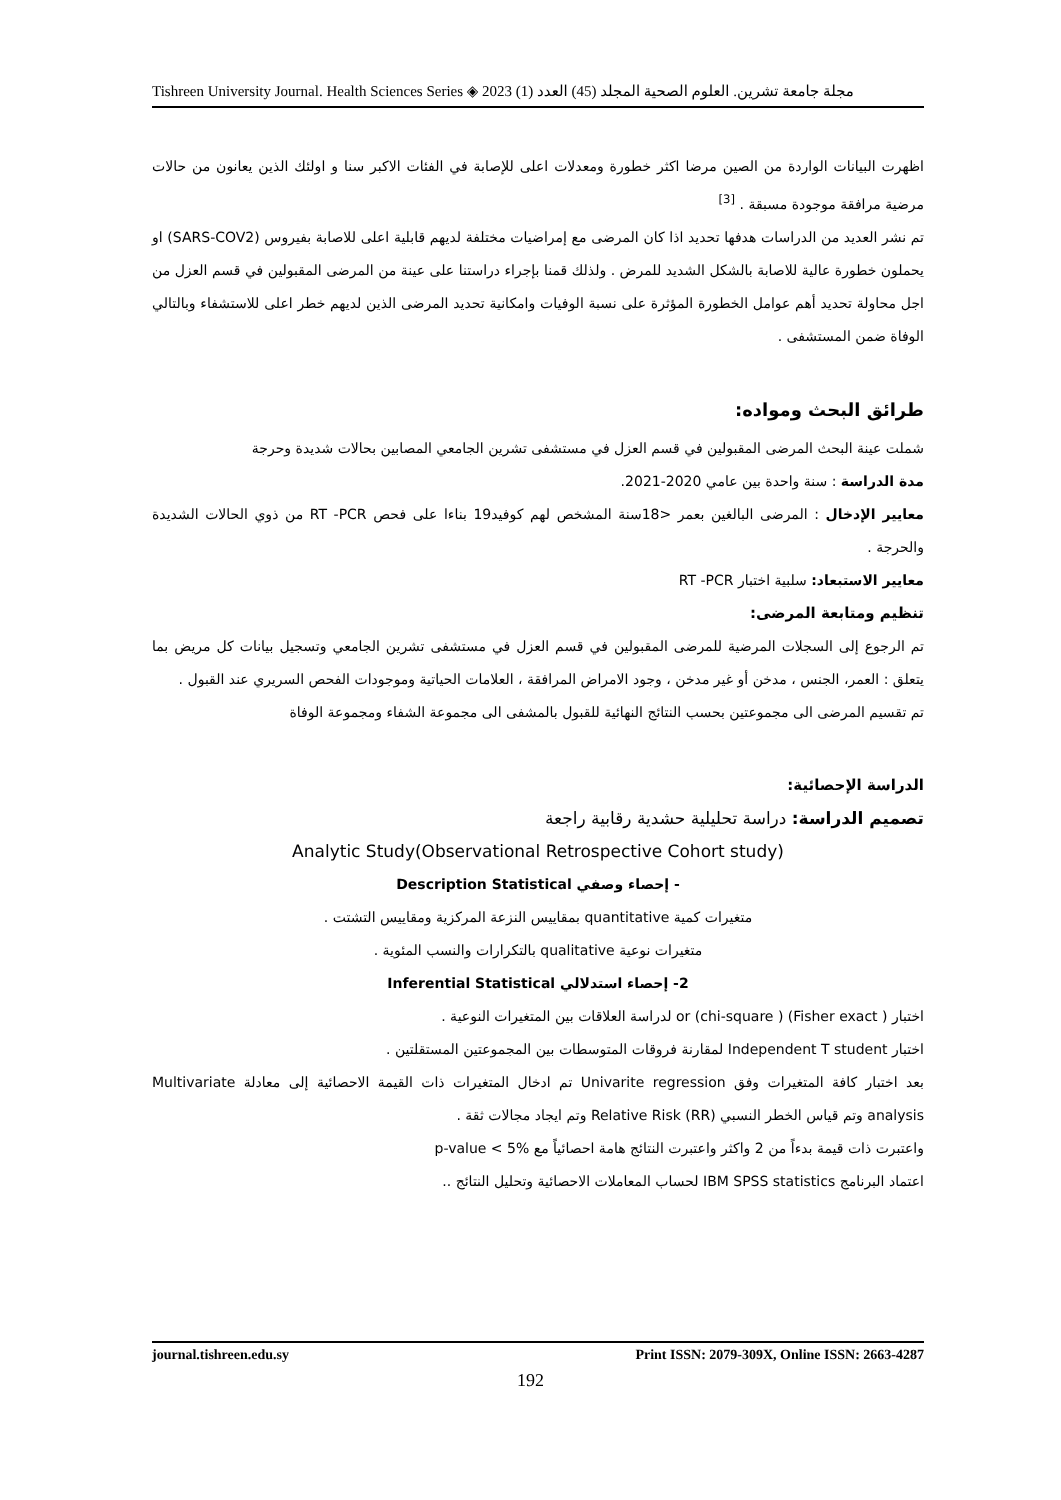مجلة جامعة تشرين. العلوم الصحية المجلد (45) العدد (1) 2023 ◈ Tishreen University Journal. Health Sciences Series
اظهرت البيانات الواردة من الصين مرضا اكثر خطورة ومعدلات اعلى للإصابة في الفئات الاكبر سنا و اولئك الذين يعانون من حالات مرضية مرافقة موجودة مسبقة . <sup>[3]</sup>
تم نشر العديد من الدراسات هدفها تحديد اذا كان المرضى مع إمراضيات مختلفة لديهم قابلية اعلى للاصابة بفيروس (SARS-COV2) او يحملون خطورة عالية للاصابة بالشكل الشديد للمرض . ولذلك قمنا بإجراء دراستنا على عينة من المرضى المقبولين في قسم العزل من اجل محاولة تحديد أهم عوامل الخطورة المؤثرة على نسبة الوفيات وامكانية تحديد المرضى الذين لديهم خطر اعلى للاستشفاء وبالتالي الوفاة ضمن المستشفى .
طرائق البحث ومواده:
شملت عينة البحث المرضى المقبولين في قسم العزل في مستشفى تشرين الجامعي المصابين بحالات شديدة وحرجة
مدة الدراسة : سنة واحدة بين عامي 2020-2021.
معايير الإدخال : المرضى البالغين بعمر <18سنة المشخص لهم كوفيد19 بناءا على فحص RT -PCR من ذوي الحالات الشديدة والحرجة .
معايير الاستبعاد: سلبية اختبار RT -PCR
تنظيم ومتابعة المرضى:
تم الرجوع إلى السجلات المرضية للمرضى المقبولين في قسم العزل في مستشفى تشرين الجامعي وتسجيل بيانات كل مريض بما يتعلق : العمر، الجنس ، مدخن أو غير مدخن ، وجود الامراض المرافقة ، العلامات الحياتية وموجودات الفحص السريري عند القبول .
تم تقسيم المرضى الى مجموعتين بحسب النتائج النهائية للقبول بالمشفى الى مجموعة الشفاء ومجموعة الوفاة
الدراسة الإحصائية:
تصميم الدراسة: دراسة تحليلية حشدية رقابية راجعة
Analytic Study(Observational Retrospective Cohort study)
- إحصاء وصفي Description Statistical
متغيرات كمية quantitative بمقاييس النزعة المركزية ومقاييس التشتت .
متغيرات نوعية qualitative بالتكرارات والنسب المئوية .
2- إحصاء استدلالي Inferential Statistical
اختبار ( Fisher exact) or (chi-square ) لدراسة العلاقات بين المتغيرات النوعية .
اختبار Independent T student لمقارنة فروقات المتوسطات بين المجموعتين المستقلتين .
بعد اختبار كافة المتغيرات وفق Univarite regression تم ادخال المتغيرات ذات القيمة الاحصائية إلى معادلة Multivariate analysis وتم قياس الخطر النسبي (Relative Risk (RR وتم ايجاد مجالات ثقة .
واعتبرت ذات قيمة بدءاً من 2 واكثر واعتبرت النتائج هامة احصائياً مع p-value < 5%
اعتماد البرنامج IBM SPSS statistics لحساب المعاملات الاحصائية وتحليل النتائج ..
journal.tishreen.edu.sy Print ISSN: 2079-309X, Online ISSN: 2663-4287
192